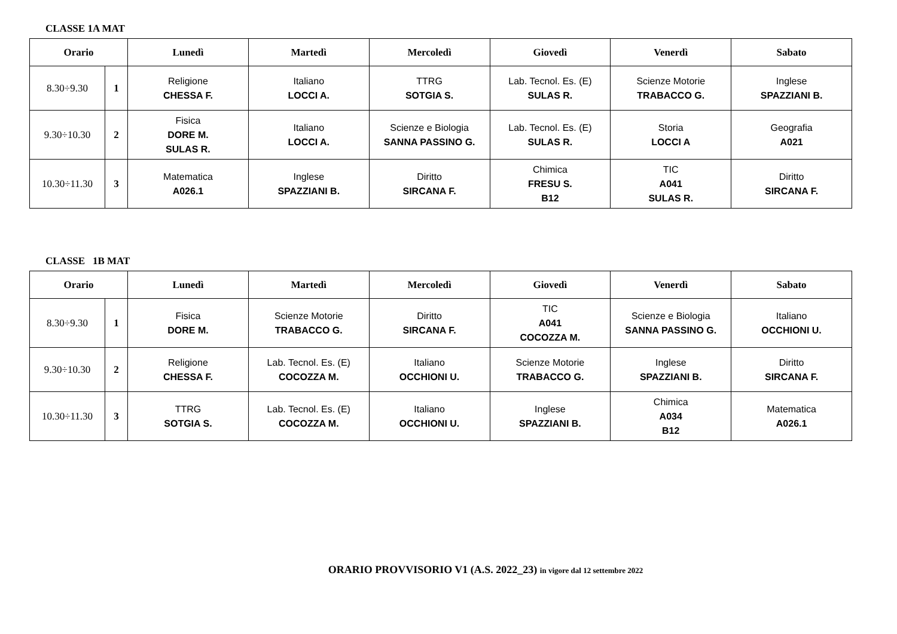CLASSE 1A MAT
| Orario | | Lunedì | Martedì | Mercoledì | Giovedì | Venerdì | Sabato |
| --- | --- | --- | --- | --- | --- | --- | --- |
| 8.30÷9.30 | 1 | Religione CHESSA F. | Italiano LOCCI A. | TTRG SOTGIA S. | Lab. Tecnol. Es. (E) SULAS R. | Scienze Motorie TRABACCO G. | Inglese SPAZZIANI B. |
| 9.30÷10.30 | 2 | Fisica DORE M. SULAS R. | Italiano LOCCI A. | Scienze e Biologia SANNA PASSINO G. | Lab. Tecnol. Es. (E) SULAS R. | Storia LOCCI A | Geografia A021 |
| 10.30÷11.30 | 3 | Matematica A026.1 | Inglese SPAZZIANI B. | Diritto SIRCANA F. | Chimica FRESU S. B12 | TIC A041 SULAS R. | Diritto SIRCANA F. |
CLASSE 1B MAT
| Orario | | Lunedì | Martedì | Mercoledì | Giovedì | Venerdì | Sabato |
| --- | --- | --- | --- | --- | --- | --- | --- |
| 8.30÷9.30 | 1 | Fisica DORE M. | Scienze Motorie TRABACCO G. | Diritto SIRCANA F. | TIC A041 COCOZZA M. | Scienze e Biologia SANNA PASSINO G. | Italiano OCCHIONI U. |
| 9.30÷10.30 | 2 | Religione CHESSA F. | Lab. Tecnol. Es. (E) COCOZZA M. | Italiano OCCHIONI U. | Scienze Motorie TRABACCO G. | Inglese SPAZZIANI B. | Diritto SIRCANA F. |
| 10.30÷11.30 | 3 | TTRG SOTGIA S. | Lab. Tecnol. Es. (E) COCOZZA M. | Italiano OCCHIONI U. | Inglese SPAZZIANI B. | Chimica A034 B12 | Matematica A026.1 |
ORARIO PROVVISORIO V1 (A.S. 2022_23) in vigore dal 12 settembre 2022